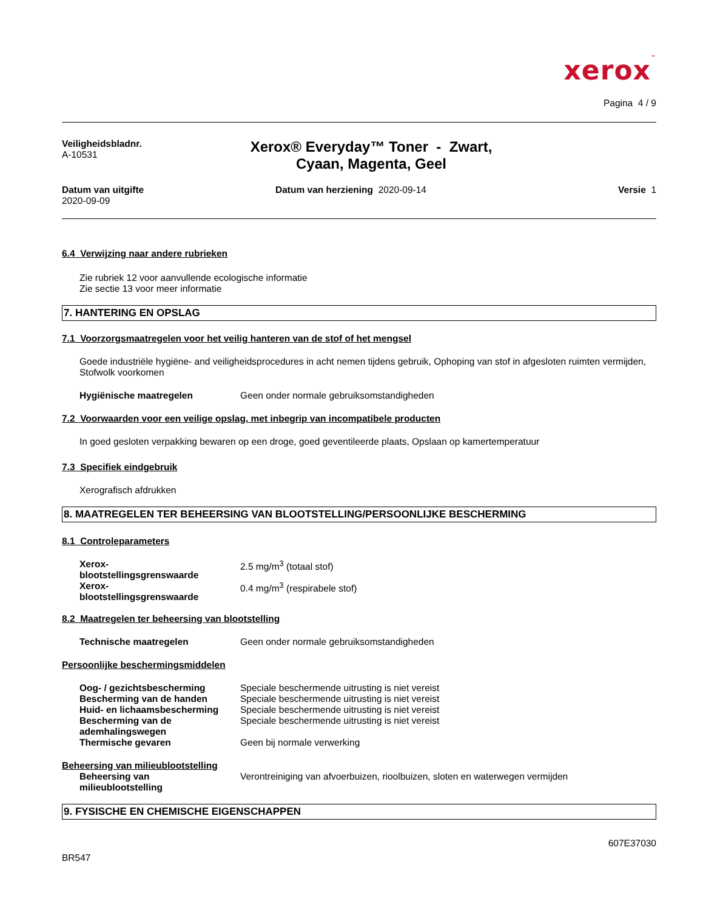xerox™
Pagina 4 / 9
Veiligheidsbladnr.
A-10531
Xerox® Everyday™ Toner - Zwart,
Cyaan, Magenta, Geel
Datum van uitgifte
2020-09-09
Datum van herziening 2020-09-14
Versie 1
6.4 Verwijzing naar andere rubrieken
Zie rubriek 12 voor aanvullende ecologische informatie
Zie sectie 13 voor meer informatie
7. HANTERING EN OPSLAG
7.1 Voorzorgsmaatregelen voor het veilig hanteren van de stof of het mengsel
Goede industriële hygiëne- and veiligheidsprocedures in acht nemen tijdens gebruik, Ophoping van stof in afgesloten ruimten vermijden, Stofwolk voorkomen
Hygiënische maatregelen Geen onder normale gebruiksomstandigheden
7.2 Voorwaarden voor een veilige opslag, met inbegrip van incompatibele producten
In goed gesloten verpakking bewaren op een droge, goed geventileerde plaats, Opslaan op kamertemperatuur
7.3 Specifiek eindgebruik
Xerografisch afdrukken
8. MAATREGELEN TER BEHEERSING VAN BLOOTSTELLING/PERSOONLIJKE BESCHERMING
8.1 Controleparameters
Xerox-
blootstellingsgrenswaarde
2.5 mg/m<sup>3</sup> (totaal stof)
Xerox-
blootstellingsgrenswaarde
0.4 mg/m<sup>3</sup> (respirabele stof)
8.2 Maatregelen ter beheersing van blootstelling
Technische maatregelen Geen onder normale gebruiksomstandigheden
Persoonlijke beschermingsmiddelen
Oog- / gezichtsbescherming Speciale beschermende uitrusting is niet vereist
Bescherming van de handen Speciale beschermende uitrusting is niet vereist
Huid- en lichaamsbescherming Speciale beschermende uitrusting is niet vereist
Bescherming van de
ademhalingswegen
Speciale beschermende uitrusting is niet vereist
Thermische gevaren Geen bij normale verwerking
Beheersing van milieublootstelling
Beheersing van
milieublootstelling
Verontreiniging van afvoerbuizen, rioolbuizen, sloten en waterwegen vermijden
9. FYSISCHE EN CHEMISCHE EIGENSCHAPPEN
607E37030
BR547